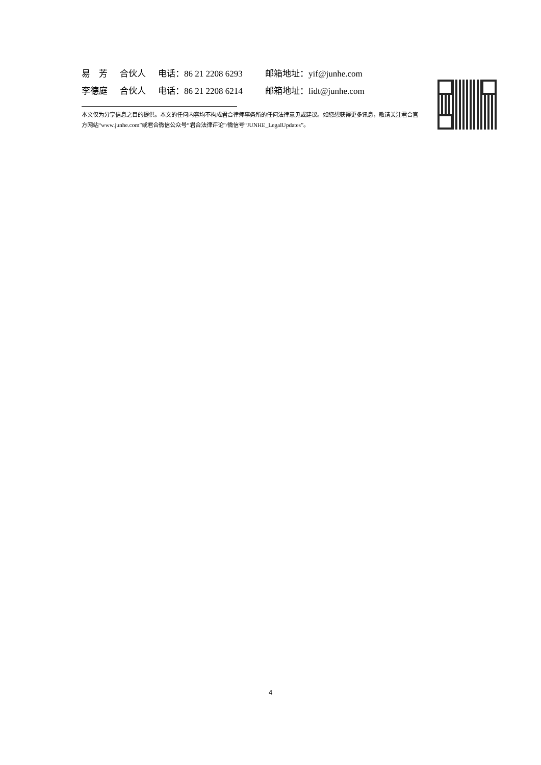易　芳 合伙人 电话：86 21 2208 6293 邮箱地址：yif@junhe.com
李德庭 合伙人 电话：86 21 2208 6214 邮箱地址：lidt@junhe.com
本文仅为分享信息之目的提供。本文的任何内容均不构成君合律师事务所的任何法律意见或建议。如您想获得更多讯息，敬请关注君合官方网站“www.junhe.com”或君合微信公众号“君合法律评论”/微信号“JUNHE_LegalUpdates”。
4